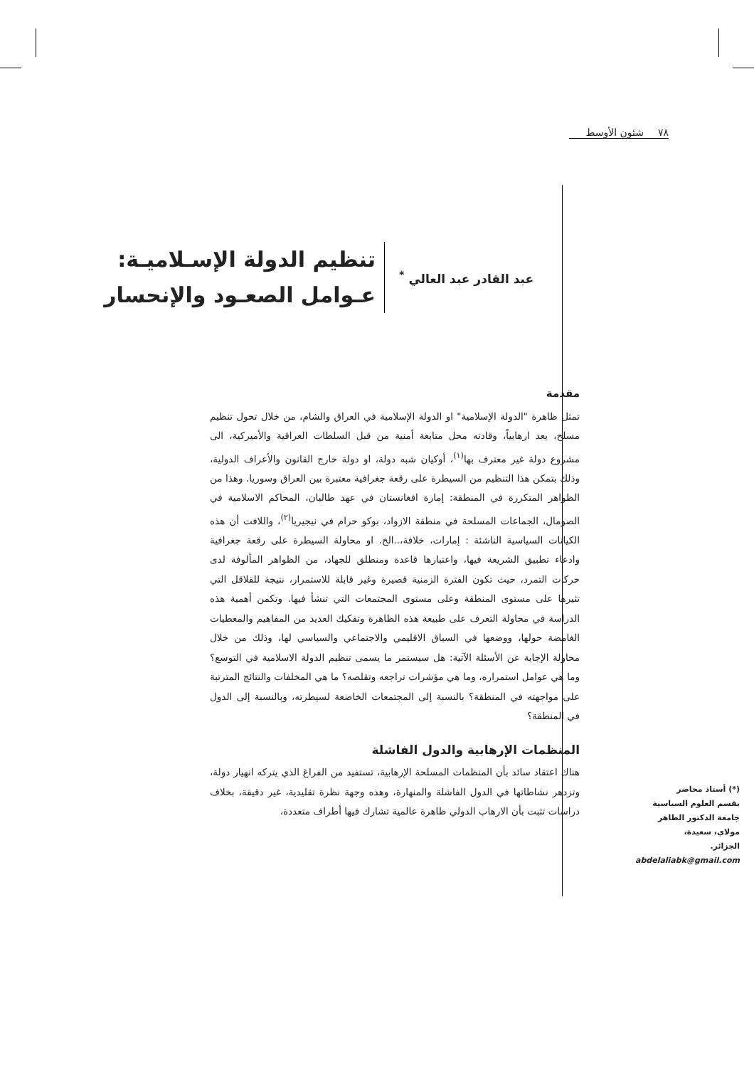٧٨ شئون الأوسط
عبد القادر عبد العالي <sup>*</sup>
تنظيم الدولة الإسـلاميـة:
عـوامل الصعـود والإنحسار
مقدمة
تمثل ظاهرة "الدولة الإسلامية" او الدولة الإسلامية في العراق والشام، من خلال تحول تنظيم مسلح، يعد ارهابياً، وقادته محل متابعة أمنية من قبل السلطات العراقية والأميركية، الى مشروع دولة غير معترف بها<sup>(١)</sup>، أوكيان شبه دولة، او دولة خارج القانون والأعراف الدولية، وذلك بتمكن هذا التنظيم من السيطرة على رقعة جغرافية معتبرة بين العراق وسوريا. وهذا من الظواهر المتكررة في المنطقة: إمارة افغانستان في عهد طالبان، المحاكم الاسلامية في الصومال، الجماعات المسلحة في منطقة الازواد، بوكو حرام في نيجيريا<sup>(٢)</sup>، واللافت أن هذه الكيانات السياسية الناشئة : إمارات، خلافة،..الخ. او محاولة السيطرة على رقعة جغرافية وادعاء تطبيق الشريعة فيها، واعتبارها قاعدة ومنطلق للجهاد، من الظواهر المألوفة لدى حركات التمرد، حيث تكون الفترة الزمنية قصيرة وغير قابلة للاستمرار، نتيجة للقلاقل التي تثيرها على مستوى المنطقة وعلى مستوى المجتمعات التي تنشأ فيها. وتكمن أهمية هذه الدراسة في محاولة التعرف على طبيعة هذه الظاهرة وتفكيك العديد من المفاهيم والمعطيات الغامضة حولها، ووضعها في السياق الاقليمي والاجتماعي والسياسي لها، وذلك من خلال محاولة الإجابة عن الأسئلة الآتية: هل سيستمر ما يسمى تنظيم الدولة الاسلامية في التوسع؟ وما هي عوامل استمراره، وما هي مؤشرات تراجعه وتقلصه؟ ما هي المخلفات والنتائج المترتبة على مواجهته في المنطقة؟ بالنسبة إلى المجتمعات الخاضعة لسيطرته، وبالنسبة إلى الدول في المنطقة؟
المنظمات الإرهابية والدول الفاشلة
هناك اعتقاد سائد بأن المنظمات المسلحة الإرهابية، تستفيد من الفراغ الذي يتركه انهيار دولة، وتزدهر نشاطاتها في الدول الفاشلة والمنهارة، وهذه وجهة نظرة تقليدية، غير دقيقة، بخلاف دراسات تثبت بأن الارهاب الدولي ظاهرة عالمية تشارك فيها أطراف متعددة،
(*) أستاذ محاضر
بقسم العلوم السياسية
جامعة الدكتور الطاهر
مولاي، سعيدة،
الجزائر.
abdelaliabk@gmail.com